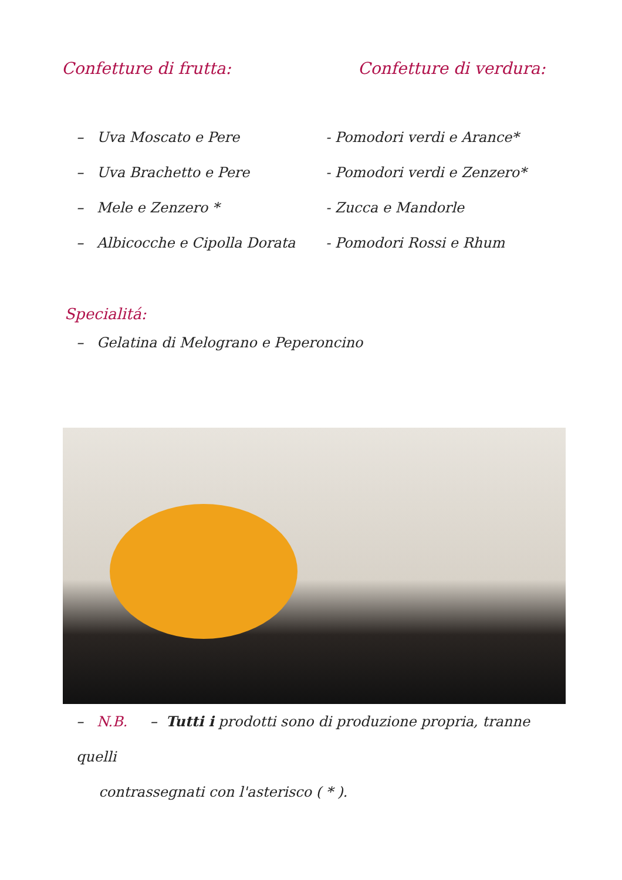Confetture di frutta:
– Uva Moscato e Pere
– Uva Brachetto e Pere
– Mele e Zenzero *
– Albicocche e Cipolla Dorata
Confetture di verdura:
- Pomodori verdi e Arance*
- Pomodori verdi e Zenzero*
- Zucca e Mandorle
- Pomodori Rossi e Rhum
Specialitá:
– Gelatina di Melograno e Peperoncino
– N.B. – Tutti i prodotti sono di produzione propria, tranne quelli
contrassegnati con l'asterisco ( * ).